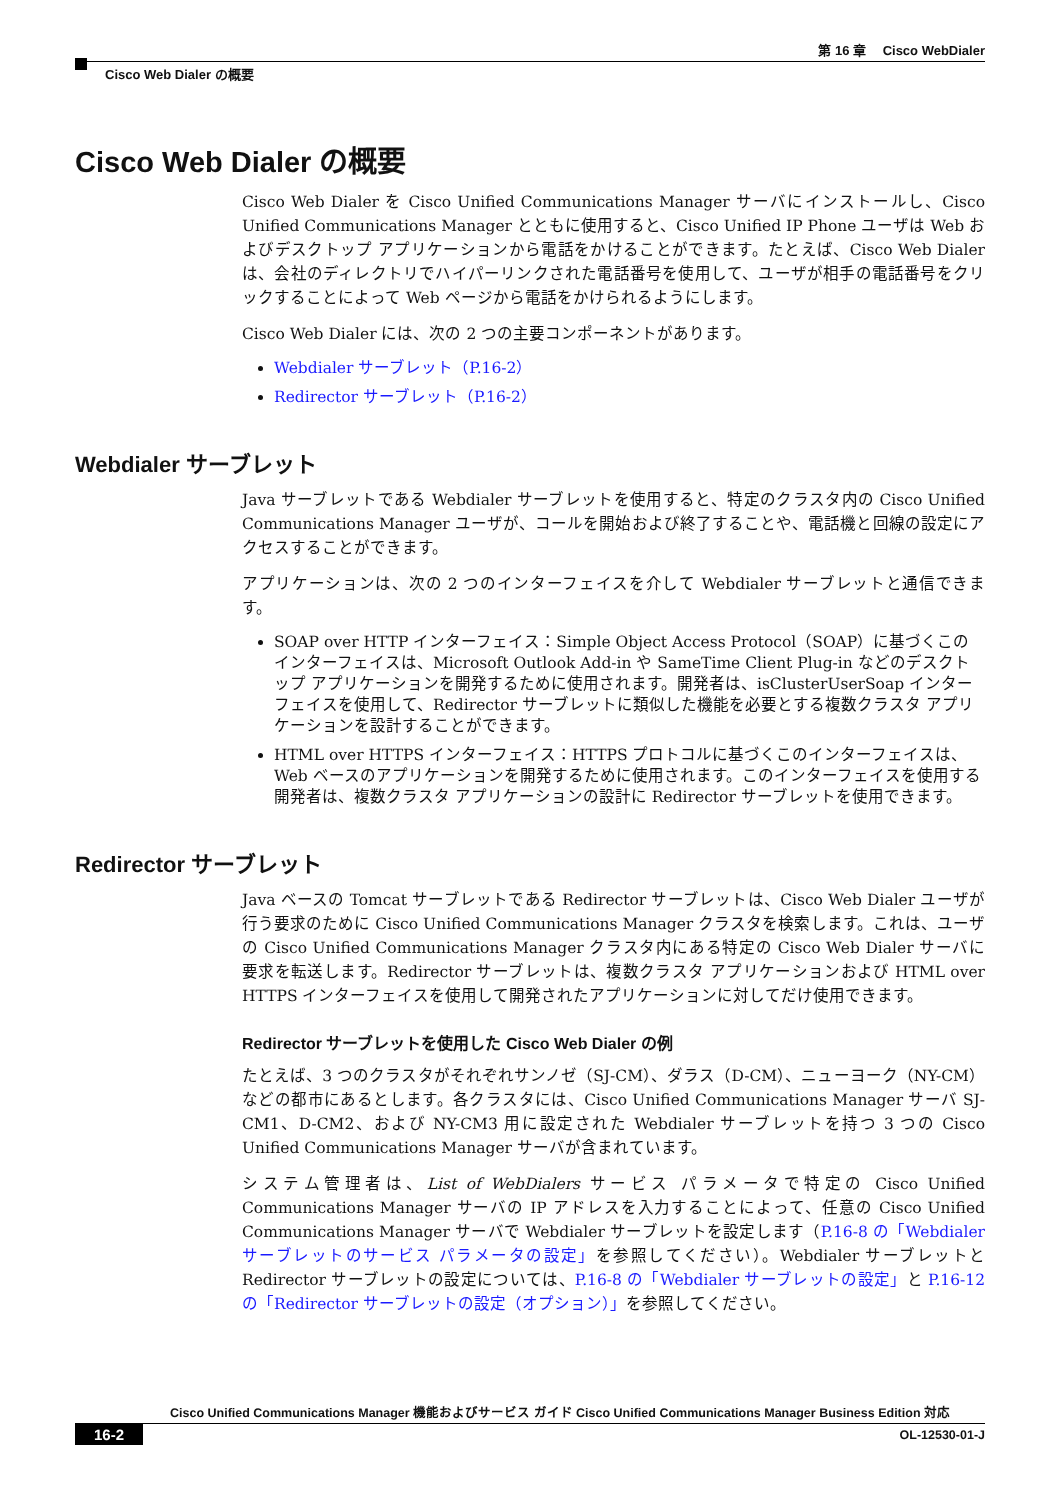第 16 章　 Cisco WebDialer
Cisco Web Dialer の概要
Cisco Web Dialer の概要
Cisco Web Dialer を Cisco Unified Communications Manager サーバにインストールし、Cisco Unified Communications Manager とともに使用すると、Cisco Unified IP Phone ユーザは Web およびデスクトップ アプリケーションから電話をかけることができます。たとえば、Cisco Web Dialer は、会社のディレクトリでハイパーリンクされた電話番号を使用して、ユーザが相手の電話番号をクリックすることによって Web ページから電話をかけられるようにします。
Cisco Web Dialer には、次の 2 つの主要コンポーネントがあります。
Webdialer サーブレット（P.16-2）
Redirector サーブレット（P.16-2）
Webdialer サーブレット
Java サーブレットである Webdialer サーブレットを使用すると、特定のクラスタ内の Cisco Unified Communications Manager ユーザが、コールを開始および終了することや、電話機と回線の設定にアクセスすることができます。
アプリケーションは、次の 2 つのインターフェイスを介して Webdialer サーブレットと通信できます。
SOAP over HTTP インターフェイス：Simple Object Access Protocol（SOAP）に基づくこのインターフェイスは、Microsoft Outlook Add-in や SameTime Client Plug-in などのデスクトップ アプリケーションを開発するために使用されます。開発者は、isClusterUserSoap インターフェイスを使用して、Redirector サーブレットに類似した機能を必要とする複数クラスタ アプリケーションを設計することができます。
HTML over HTTPS インターフェイス：HTTPS プロトコルに基づくこのインターフェイスは、Web ベースのアプリケーションを開発するために使用されます。このインターフェイスを使用する開発者は、複数クラスタ アプリケーションの設計に Redirector サーブレットを使用できます。
Redirector サーブレット
Java ベースの Tomcat サーブレットである Redirector サーブレットは、Cisco Web Dialer ユーザが行う要求のために Cisco Unified Communications Manager クラスタを検索します。これは、ユーザの Cisco Unified Communications Manager クラスタ内にある特定の Cisco Web Dialer サーバに要求を転送します。Redirector サーブレットは、複数クラスタ アプリケーションおよび HTML over HTTPS インターフェイスを使用して開発されたアプリケーションに対してだけ使用できます。
Redirector サーブレットを使用した Cisco Web Dialer の例
たとえば、3 つのクラスタがそれぞれサンノゼ（SJ-CM）、ダラス（D-CM）、ニューヨーク（NY-CM）などの都市にあるとします。各クラスタには、Cisco Unified Communications Manager サーバ SJ-CM1、D-CM2、および NY-CM3 用に設定された Webdialer サーブレットを持つ 3 つの Cisco Unified Communications Manager サーバが含まれています。
システム管理者は、List of WebDialers サービス パラメータで特定の Cisco Unified Communications Manager サーバの IP アドレスを入力することによって、任意の Cisco Unified Communications Manager サーバで Webdialer サーブレットを設定します（P.16-8 の「Webdialer サーブレットのサービス パラメータの設定」を参照してください）。Webdialer サーブレットと Redirector サーブレットの設定については、P.16-8 の「Webdialer サーブレットの設定」と P.16-12 の「Redirector サーブレットの設定（オプション）」を参照してください。
Cisco Unified Communications Manager 機能およびサービス ガイド Cisco Unified Communications Manager Business Edition 対応
16-2 OL-12530-01-J